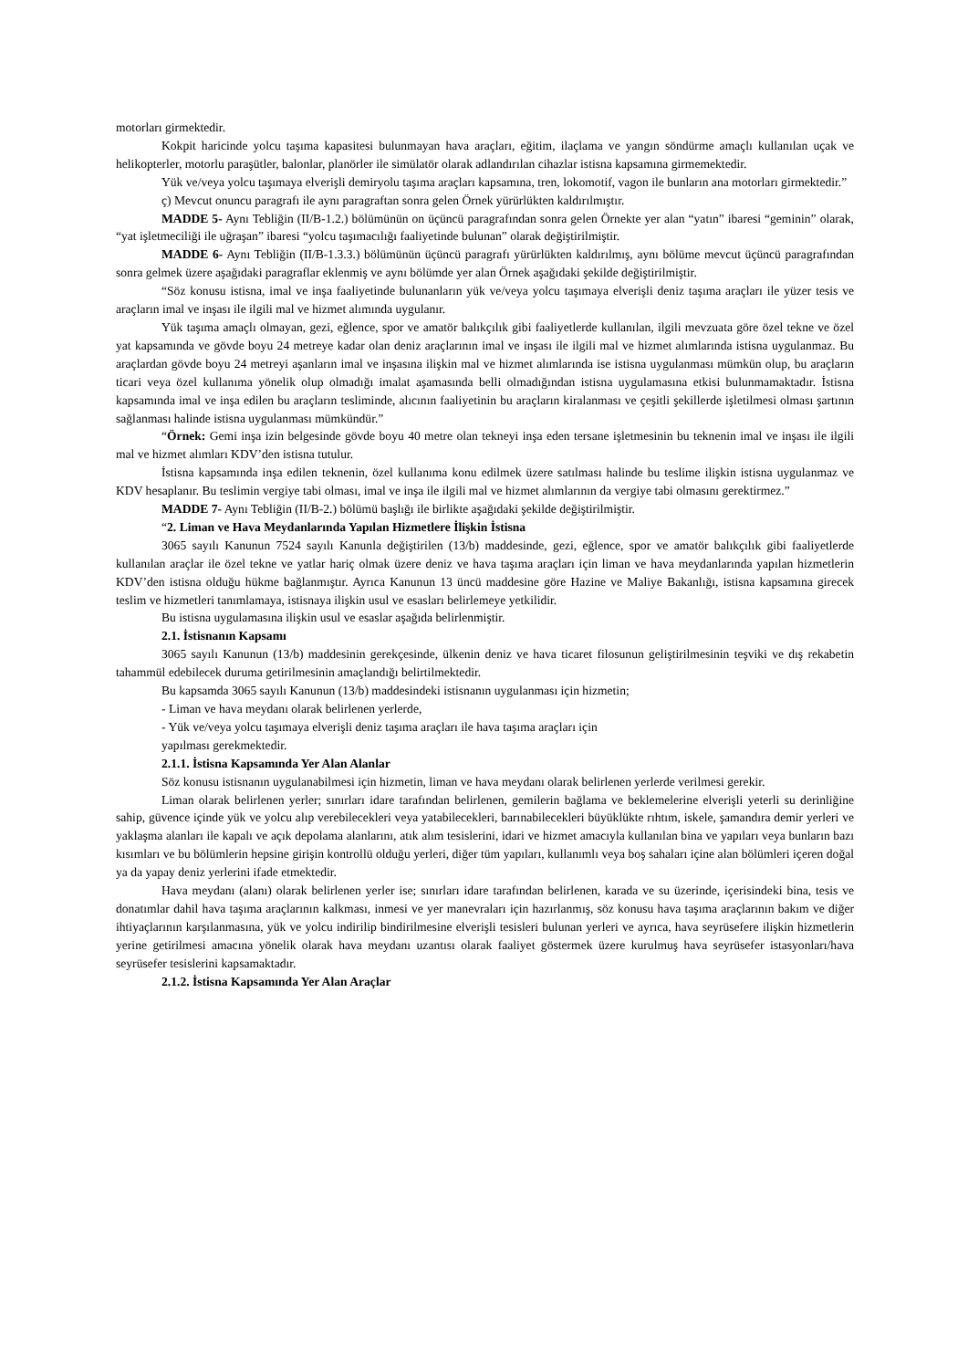motorları girmektedir.
Kokpit haricinde yolcu taşıma kapasitesi bulunmayan hava araçları, eğitim, ilaçlama ve yangın söndürme amaçlı kullanılan uçak ve helikopterler, motorlu paraşütler, balonlar, planörler ile simülatör olarak adlandırılan cihazlar istisna kapsamına girmemektedir.
Yük ve/veya yolcu taşımaya elverişli demiryolu taşıma araçları kapsamına, tren, lokomotif, vagon ile bunların ana motorları girmektedir.”
ç) Mevcut onuncu paragrafı ile aynı paragraftan sonra gelen Örnek yürürlükten kaldırılmıştır.
MADDE 5- Aynı Tebliğin (II/B-1.2.) bölümünün on üçüncü paragrafından sonra gelen Örnekte yer alan “yatın” ibaresi “geminin” olarak, “yat işletmeciliği ile uğraşan” ibaresi “yolcu taşımacılığı faaliyetinde bulunan” olarak değiştirilmiştir.
MADDE 6- Aynı Tebliğin (II/B-1.3.3.) bölümünün üçüncü paragrafı yürürlükten kaldırılmış, aynı bölüme mevcut üçüncü paragrafından sonra gelmek üzere aşağıdaki paragraflar eklenmiş ve aynı bölümde yer alan Örnek aşağıdaki şekilde değiştirilmiştir.
“Söz konusu istisna, imal ve inşa faaliyetinde bulunanların yük ve/veya yolcu taşımaya elverişli deniz taşıma araçları ile yüzer tesis ve araçların imal ve inşası ile ilgili mal ve hizmet alımında uygulanır.
Yük taşıma amaçlı olmayan, gezi, eğlence, spor ve amatör balıkçılık gibi faaliyetlerde kullanılan, ilgili mevzuata göre özel tekne ve özel yat kapsamında ve gövde boyu 24 metreye kadar olan deniz araçlarının imal ve inşası ile ilgili mal ve hizmet alımlarında istisna uygulanmaz. Bu araçlardan gövde boyu 24 metreyi aşanların imal ve inşasına ilişkin mal ve hizmet alımlarında ise istisna uygulanması mümkün olup, bu araçların ticari veya özel kullanıma yönelik olup olmadığı imalat aşamasında belli olmadığından istisna uygulamasına etkisi bulunmamaktadır. İstisna kapsamında imal ve inşa edilen bu araçların tesliminde, alıcının faaliyetinin bu araçların kiralanması ve çeşitli şekillerde işletilmesi olması şartının sağlanması halinde istisna uygulanması mümkündür.”
“Örnek: Gemi inşa izin belgesinde gövde boyu 40 metre olan tekneyi inşa eden tersane işletmesinin bu teknenin imal ve inşası ile ilgili mal ve hizmet alımları KDV’den istisna tutulur.
İstisna kapsamında inşa edilen teknenin, özel kullanıma konu edilmek üzere satılması halinde bu teslime ilişkin istisna uygulanmaz ve KDV hesaplanır. Bu teslimin vergiye tabi olması, imal ve inşa ile ilgili mal ve hizmet alımlarının da vergiye tabi olmasını gerektirmez.”
MADDE 7- Aynı Tebliğin (II/B-2.) bölümü başlığı ile birlikte aşağıdaki şekilde değiştirilmiştir.
“2. Liman ve Hava Meydanlarında Yapılan Hizmetlere İlişkin İstisna
3065 sayılı Kanunun 7524 sayılı Kanunla değiştirilen (13/b) maddesinde, gezi, eğlence, spor ve amatör balıkçılık gibi faaliyetlerde kullanılan araçlar ile özel tekne ve yatlar hariç olmak üzere deniz ve hava taşıma araçları için liman ve hava meydanlarında yapılan hizmetlerin KDV’den istisna olduğu hükme bağlanmıştır. Ayrıca Kanunun 13 üncü maddesine göre Hazine ve Maliye Bakanlığı, istisna kapsamına girecek teslim ve hizmetleri tanımlamaya, istisnaya ilişkin usul ve esasları belirlemeye yetkilidir.
Bu istisna uygulamasına ilişkin usul ve esaslar aşağıda belirlenmiştir.
2.1. İstisnanın Kapsamı
3065 sayılı Kanunun (13/b) maddesinin gerekçesinde, ülkenin deniz ve hava ticaret filosunun geliştirilmesinin teşviki ve dış rekabetin tahammül edebilecek duruma getirilmesinin amaçlandığı belirtilmektedir.
Bu kapsamda 3065 sayılı Kanunun (13/b) maddesindeki istisnanın uygulanması için hizmetin;
- Liman ve hava meydanı olarak belirlenen yerlerde,
- Yük ve/veya yolcu taşımaya elverişli deniz taşıma araçları ile hava taşıma araçları için
yapılması gerekmektedir.
2.1.1. İstisna Kapsamında Yer Alan Alanlar
Söz konusu istisnanın uygulanabilmesi için hizmetin, liman ve hava meydanı olarak belirlenen yerlerde verilmesi gerekir.
Liman olarak belirlenen yerler; sınırları idare tarafından belirlenen, gemilerin bağlama ve beklemelerine elverişli yeterli su derinliğine sahip, güvence içinde yük ve yolcu alıp verebilecekleri veya yatabilecekleri, barınabilecekleri büyüklükte rıhtım, iskele, şamandıra demir yerleri ve yaklaşma alanları ile kapalı ve açık depolama alanlarını, atık alım tesislerini, idari ve hizmet amacıyla kullanılan bina ve yapıları veya bunların bazı kısımları ve bu bölümlerin hepsine girişin kontrollü olduğu yerleri, diğer tüm yapıları, kullanımlı veya boş sahaları içine alan bölümleri içeren doğal ya da yapay deniz yerlerini ifade etmektedir.
Hava meydanı (alanı) olarak belirlenen yerler ise; sınırları idare tarafından belirlenen, karada ve su üzerinde, içerisindeki bina, tesis ve donatımlar dahil hava taşıma araçlarının kalkması, inmesi ve yer manevraları için hazırlanmış, söz konusu hava taşıma araçlarının bakım ve diğer ihtiyaçlarının karşılanmasına, yük ve yolcu indirilip bindirilmesine elverişli tesisleri bulunan yerleri ve ayrıca, hava seyrüsefere ilişkin hizmetlerin yerine getirilmesi amacına yönelik olarak hava meydanı uzantısı olarak faaliyet göstermek üzere kurulmuş hava seyrüsefer istasyonları/hava seyrüsefer tesislerini kapsamaktadır.
2.1.2. İstisna Kapsamında Yer Alan Araçlar